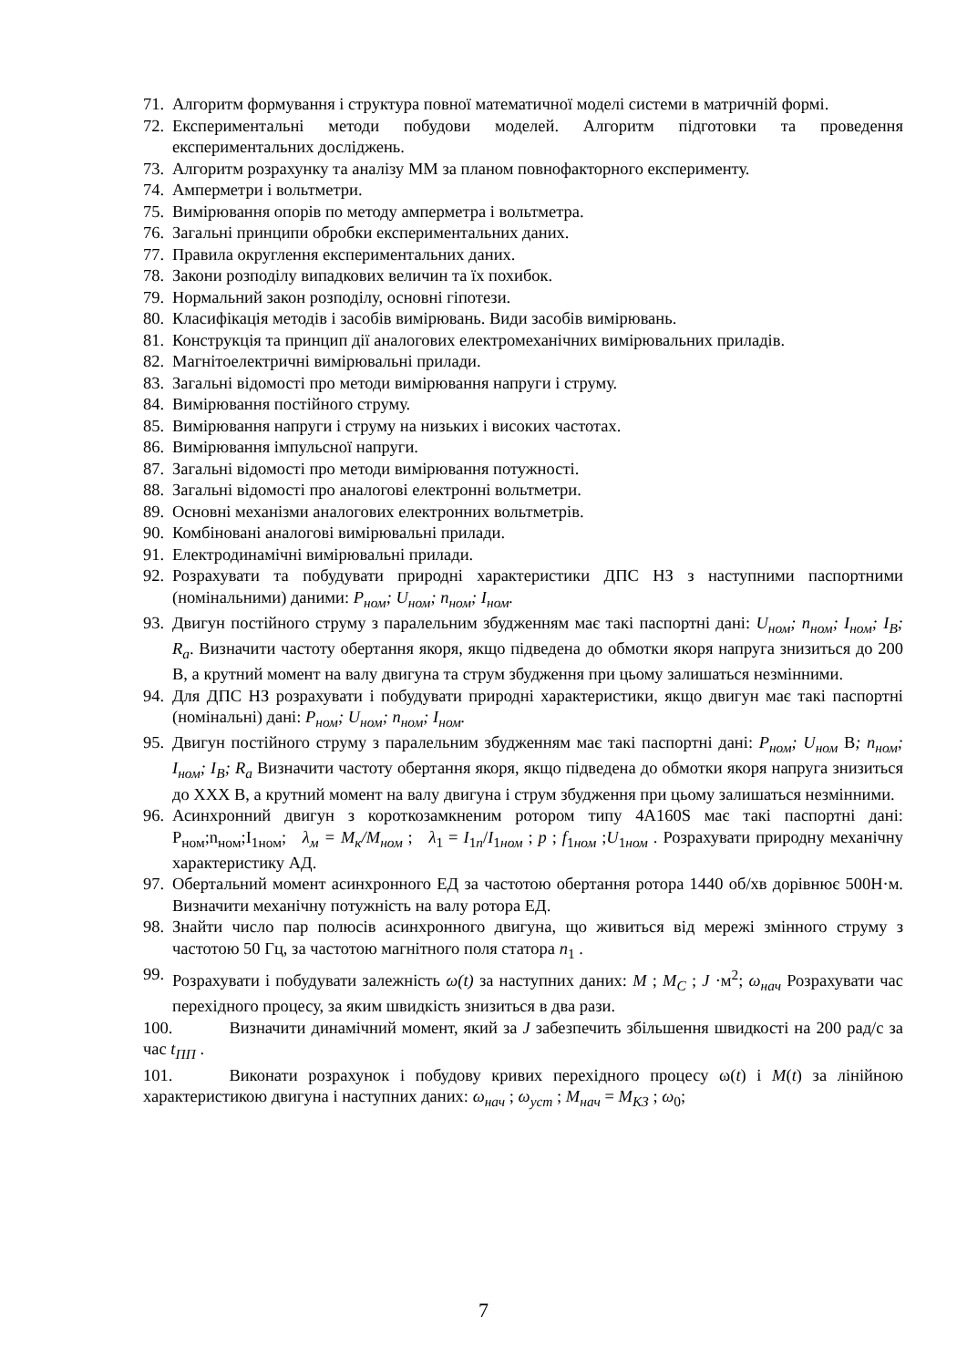71. Алгоритм формування і структура повної математичної моделі системи в матричній формі.
72. Експериментальні методи побудови моделей. Алгоритм підготовки та проведення експериментальних досліджень.
73. Алгоритм розрахунку та аналізу ММ за планом повнофакторного експерименту.
74. Амперметри і вольтметри.
75. Вимірювання опорів по методу амперметра і вольтметра.
76. Загальні принципи обробки експериментальних даних.
77. Правила округлення експериментальних даних.
78. Закони розподілу випадкових величин та їх похибок.
79. Нормальний закон розподілу, основні гіпотези.
80. Класифікація методів і засобів вимірювань. Види засобів вимірювань.
81. Конструкція та принцип дії аналогових електромеханічних вимірювальних приладів.
82. Магнітоелектричні вимірювальні прилади.
83. Загальні відомості про методи вимірювання напруги і струму.
84. Вимірювання постійного струму.
85. Вимірювання напруги і струму на низьких і високих частотах.
86. Вимірювання імпульсної напруги.
87. Загальні відомості про методи вимірювання потужності.
88. Загальні відомості про аналогові електронні вольтметри.
89. Основні механізми аналогових електронних вольтметрів.
90. Комбіновані аналогові вимірювальні прилади.
91. Електродинамічні вимірювальні прилади.
92. Розрахувати та побудувати природні характеристики ДПС НЗ з наступними паспортними (номінальними) даними: P<sub>ном</sub>; U<sub>ном</sub>; n<sub>ном</sub>; I<sub>ном</sub>.
93. Двигун постійного струму з паралельним збудженням має такі паспортні дані: U<sub>ном</sub>; n<sub>ном</sub>; I<sub>ном</sub>; I<sub>В</sub>; R<sub>a</sub>. Визначити частоту обертання якоря, якщо підведена до обмотки якоря напруга знизиться до 200 В, а крутний момент на валу двигуна та струм збудження при цьому залишаться незмінними.
94. Для ДПС НЗ розрахувати і побудувати природні характеристики, якщо двигун має такі паспортні (номінальні) дані: P<sub>ном</sub>; U<sub>ном</sub>; n<sub>ном</sub>; I<sub>ном</sub>.
95. Двигун постійного струму з паралельним збудженням має такі паспортні дані: P<sub>ном</sub>; U<sub>ном</sub> В; n<sub>ном</sub>; I<sub>ном</sub>; I<sub>В</sub>; R<sub>a</sub> Визначити частоту обертання якоря, якщо підведена до обмотки якоря напруга знизиться до XXX В, а крутний момент на валу двигуна і струм збудження при цьому залишаться незмінними.
96. Асинхронний двигун з короткозамкненим ротором типу 4А160S має такі паспортні дані: Р<sub>ном</sub>;n<sub>ном</sub>;I<sub>1ном</sub>; λ<sub>м</sub> = M<sub>к</sub>/M<sub>ном</sub> ; λ<sub>1</sub> = I<sub>1n</sub>/I<sub>1ном</sub> ; p ; f<sub>1ном</sub> ;U<sub>1ном</sub> . Розрахувати природну механічну характеристику АД.
97. Обертальний момент асинхронного ЕД за частотою обертання ротора 1440 об/хв дорівнює 500Н·м. Визначити механічну потужність на валу ротора ЕД.
98. Знайти число пар полюсів асинхронного двигуна, що живиться від мережі змінного струму з частотою 50 Гц, за частотою магнітного поля статора n<sub>1</sub> .
99. Розрахувати і побудувати залежність ω(t) за наступних даних: M ; M<sub>C</sub> ; J ·м<sup>2</sup>; ω<sub>нач</sub> Розрахувати час перехідного процесу, за яким швидкість знизиться в два рази.
100. Визначити динамічний момент, який за J забезпечить збільшення швидкості на 200 рад/с за час t<sub>ПП</sub> .
101. Виконати розрахунок і побудову кривих перехідного процесу ω(t) і M(t) за лінійною характеристикою двигуна і наступних даних: ω<sub>нач</sub> ; ω<sub>уст</sub> ; M<sub>нач</sub> = M<sub>КЗ</sub> ; ω<sub>0</sub>;
7